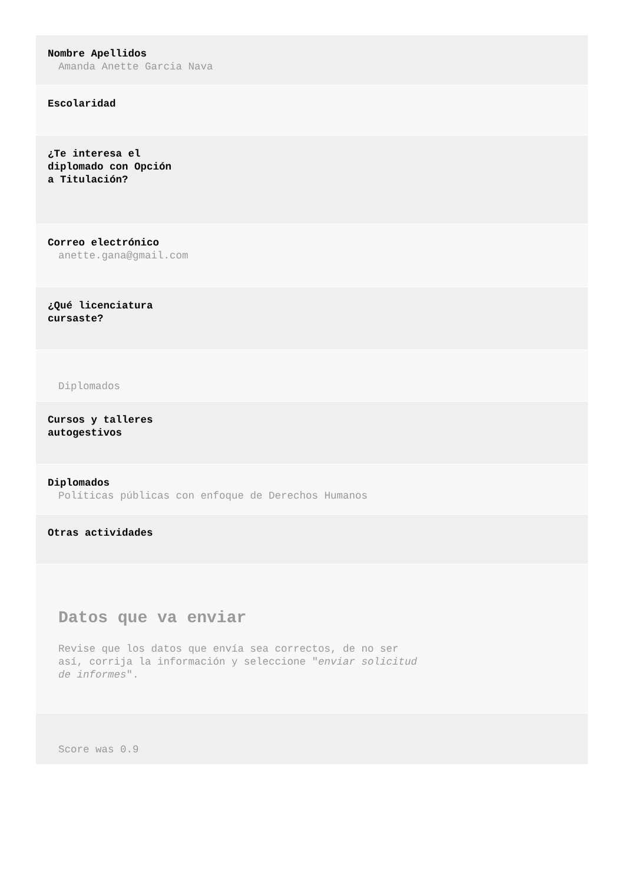| Nombre Apellidos Amanda Anette Garcia Nava |
| Escolaridad |
| ¿Te interesa el diplomado con Opción a Titulación? |
| Correo electrónico anette.gana@gmail.com |
| ¿Qué licenciatura cursaste? |
| Diplomados |
| Cursos y talleres autogestivos |
| Diplomados Políticas públicas con enfoque de Derechos Humanos |
| Otras actividades |
| Datos que va enviar Revise que los datos que envía sea correctos, de no ser así, corrija la información y seleccione " enviar solicitud de informes ". |
| Score was 0.9 |